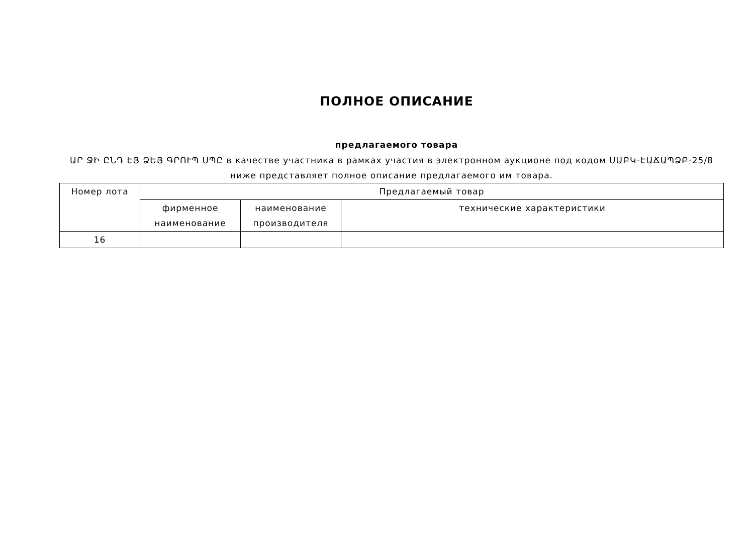ПОЛНОЕ ОПИСАНИЕ
предлагаемого товара
ԱՐ ՋԻ ԸՆԴ ԷՅ ՁԵՅ ԳՐՈՒՊ ՍՊԸ в качестве участника в рамках участия в электронном аукционе под кодом ՍԱԲԿ-ԷԱՃԱՊՁԲ-25/8 ниже представляет полное описание предлагаемого им товара.
| Номер лота | Предлагаемый товар | | |
| --- | --- | --- | --- |
| | фирменное наименование | наименование производителя | технические характеристики |
| 16 | | | |